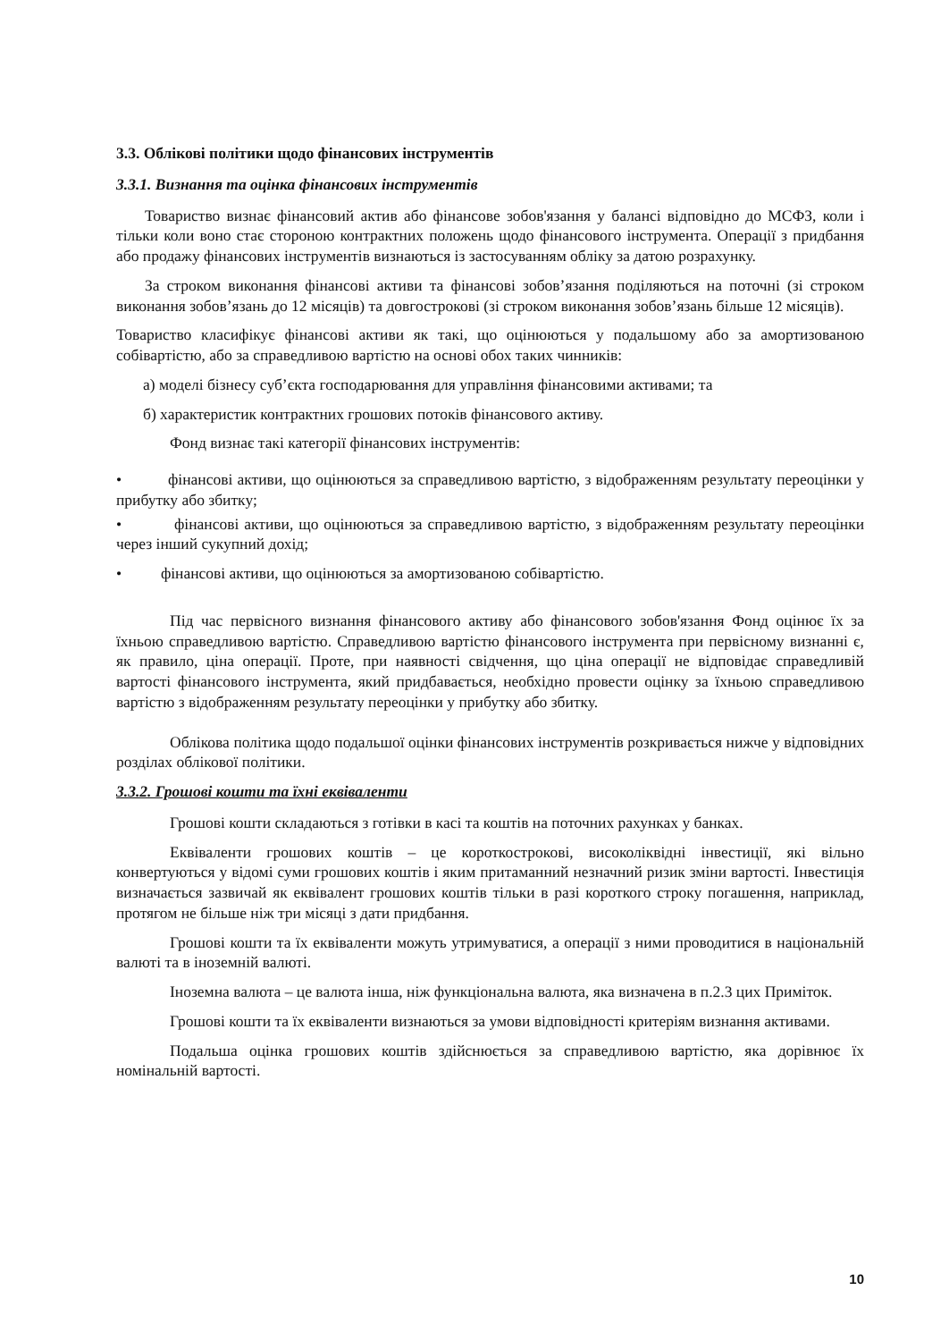3.3. Облікові політики щодо фінансових інструментів
3.3.1. Визнання та оцінка фінансових інструментів
Товариство визнає фінансовий актив або фінансове зобов'язання у балансі відповідно до МСФЗ, коли і тільки коли воно стає стороною контрактних положень щодо фінансового інструмента. Операції з придбання або продажу фінансових інструментів визнаються із застосуванням обліку за датою розрахунку.
За строком виконання фінансові активи та фінансові зобов’язання поділяються на поточні (зі строком виконання зобов’язань до 12 місяців) та довгострокові (зі строком виконання зобов’язань більше 12 місяців).
Товариство класифікує фінансові активи як такі, що оцінюються у подальшому або за амортизованою собівартістю, або за справедливою вартістю на основі обох таких чинників:
а) моделі бізнесу суб’єкта господарювання для управління фінансовими активами; та
б) характеристик контрактних грошових потоків фінансового активу.
Фонд визнає такі категорії фінансових інструментів:
• фінансові активи, що оцінюються за справедливою вартістю, з відображенням результату переоцінки у прибутку або збитку;
• фінансові активи, що оцінюються за справедливою вартістю, з відображенням результату переоцінки через інший сукупний дохід;
• фінансові активи, що оцінюються за амортизованою собівартістю.
Під час первісного визнання фінансового активу або фінансового зобов'язання Фонд оцінює їх за їхньою справедливою вартістю. Справедливою вартістю фінансового інструмента при первісному визнанні є, як правило, ціна операції. Проте, при наявності свідчення, що ціна операції не відповідає справедливій вартості фінансового інструмента, який придбавається, необхідно провести оцінку за їхньою справедливою вартістю з відображенням результату переоцінки у прибутку або збитку.
Облікова політика щодо подальшої оцінки фінансових інструментів розкривається нижче у відповідних розділах облікової політики.
3.3.2. Грошові кошти та їхні еквіваленти
Грошові кошти складаються з готівки в касі та коштів на поточних рахунках у банках.
Еквіваленти грошових коштів – це короткострокові, високоліквідні інвестиції, які вільно конвертуються у відомі суми грошових коштів і яким притаманний незначний ризик зміни вартості. Інвестиція визначається зазвичай як еквівалент грошових коштів тільки в разі короткого строку погашення, наприклад, протягом не більше ніж три місяці з дати придбання.
Грошові кошти та їх еквіваленти можуть утримуватися, а операції з ними проводитися в національній валюті та в іноземній валюті.
Іноземна валюта – це валюта інша, ніж функціональна валюта, яка визначена в п.2.3 цих Приміток.
Грошові кошти та їх еквіваленти визнаються за умови відповідності критеріям визнання активами.
Подальша оцінка грошових коштів здійснюється за справедливою вартістю, яка дорівнює їх номінальній вартості.
10